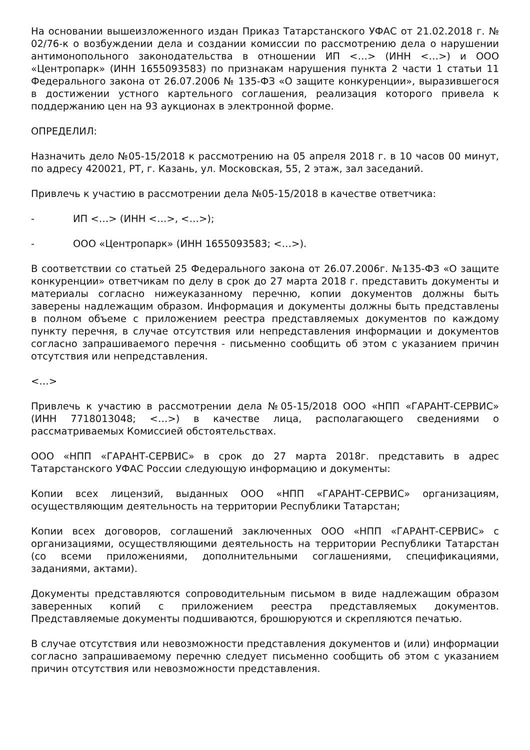На основании вышеизложенного издан Приказ Татарстанского УФАС от 21.02.2018 г. № 02/76-к о возбуждении дела и создании комиссии по рассмотрению дела о нарушении антимонопольного законодательства в отношении ИП <…> (ИНН <…>) и ООО «Центропарк» (ИНН 1655093583) по признакам нарушения пункта 2 части 1 статьи 11 Федерального закона от 26.07.2006 № 135-ФЗ «О защите конкуренции», выразившегося в достижении устного картельного соглашения, реализация которого привела к поддержанию цен на 93 аукционах в электронной форме.
ОПРЕДЕЛИЛ:
Назначить дело №05-15/2018 к рассмотрению на 05 апреля 2018 г. в 10 часов 00 минут, по адресу 420021, РТ, г. Казань, ул. Московская, 55, 2 этаж, зал заседаний.
Привлечь к участию в рассмотрении дела №05-15/2018 в качестве ответчика:
- ИП <…> (ИНН <…>, <…>);
- ООО «Центропарк» (ИНН 1655093583; <…>).
В соответствии со статьей 25 Федерального закона от 26.07.2006г. №135-ФЗ «О защите конкуренции» ответчикам по делу в срок до 27 марта 2018 г. представить документы и материалы согласно нижеуказанному перечню, копии документов должны быть заверены надлежащим образом. Информация и документы должны быть представлены в полном объеме с приложением реестра представляемых документов по каждому пункту перечня, в случае отсутствия или непредставления информации и документов согласно запрашиваемого перечня - письменно сообщить об этом с указанием причин отсутствия или непредставления.
<…>
Привлечь к участию в рассмотрении дела №05-15/2018 ООО «НПП «ГАРАНТ-СЕРВИС» (ИНН 7718013048; <…>) в качестве лица, располагающего сведениями о рассматриваемых Комиссией обстоятельствах.
ООО «НПП «ГАРАНТ-СЕРВИС» в срок до 27 марта 2018г. представить в адрес Татарстанского УФАС России следующую информацию и документы:
Копии всех лицензий, выданных ООО «НПП «ГАРАНТ-СЕРВИС» организациям, осуществляющим деятельность на территории Республики Татарстан;
Копии всех договоров, соглашений заключенных ООО «НПП «ГАРАНТ-СЕРВИС» с организациями, осуществляющими деятельность на территории Республики Татарстан (со всеми приложениями, дополнительными соглашениями, спецификациями, заданиями, актами).
Документы представляются сопроводительным письмом в виде надлежащим образом заверенных копий с приложением реестра представляемых документов. Представляемые документы подшиваются, брошюруются и скрепляются печатью.
В случае отсутствия или невозможности представления документов и (или) информации согласно запрашиваемому перечню следует письменно сообщить об этом с указанием причин отсутствия или невозможности представления.